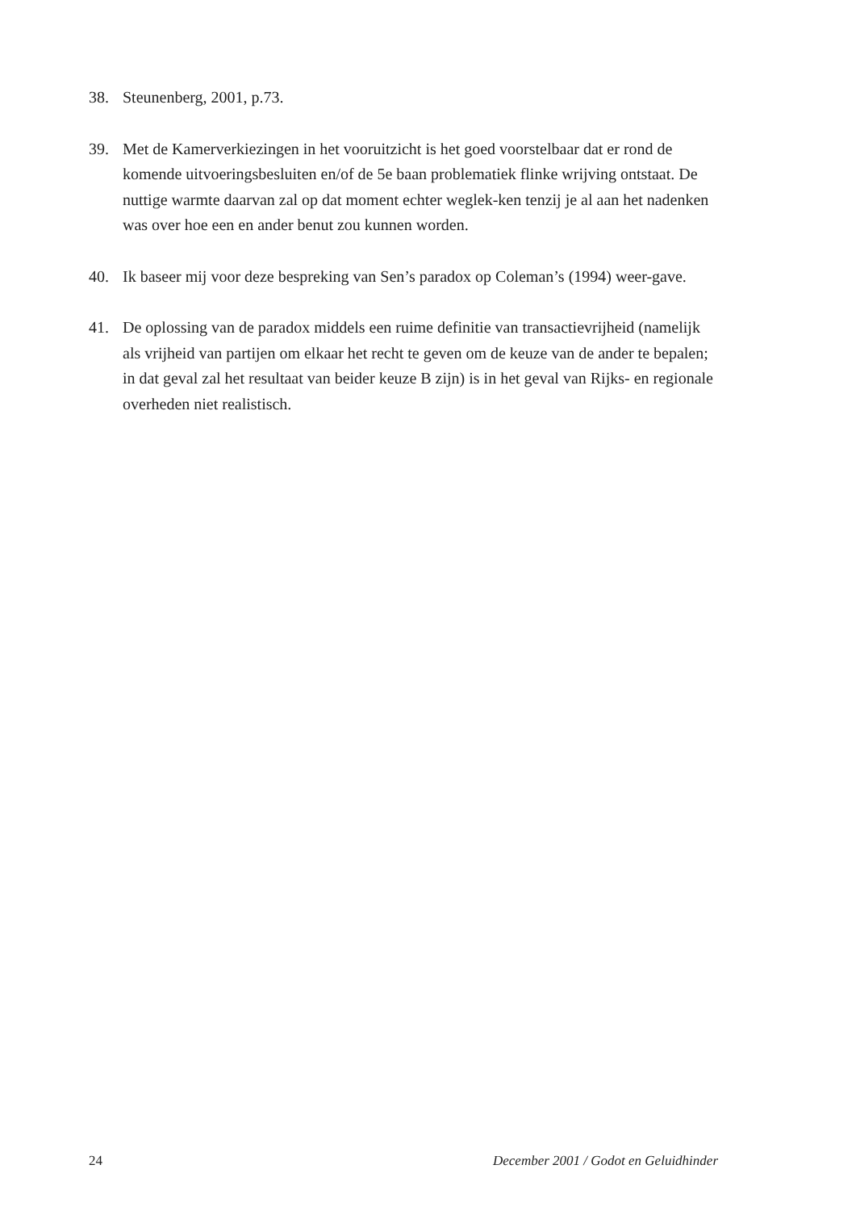38. Steunenberg, 2001, p.73.
39. Met de Kamerverkiezingen in het vooruitzicht is het goed voorstelbaar dat er rond de komende uitvoeringsbesluiten en/of de 5e baan problematiek flinke wrijving ontstaat. De nuttige warmte daarvan zal op dat moment echter weglek-ken tenzij je al aan het nadenken was over hoe een en ander benut zou kunnen worden.
40. Ik baseer mij voor deze bespreking van Sen’s paradox op Coleman’s (1994) weer-gave.
41. De oplossing van de paradox middels een ruime definitie van transactievrijheid (namelijk als vrijheid van partijen om elkaar het recht te geven om de keuze van de ander te bepalen; in dat geval zal het resultaat van beider keuze B zijn) is in het geval van Rijks- en regionale overheden niet realistisch.
24 December 2001 / Godot en Geluidhinder